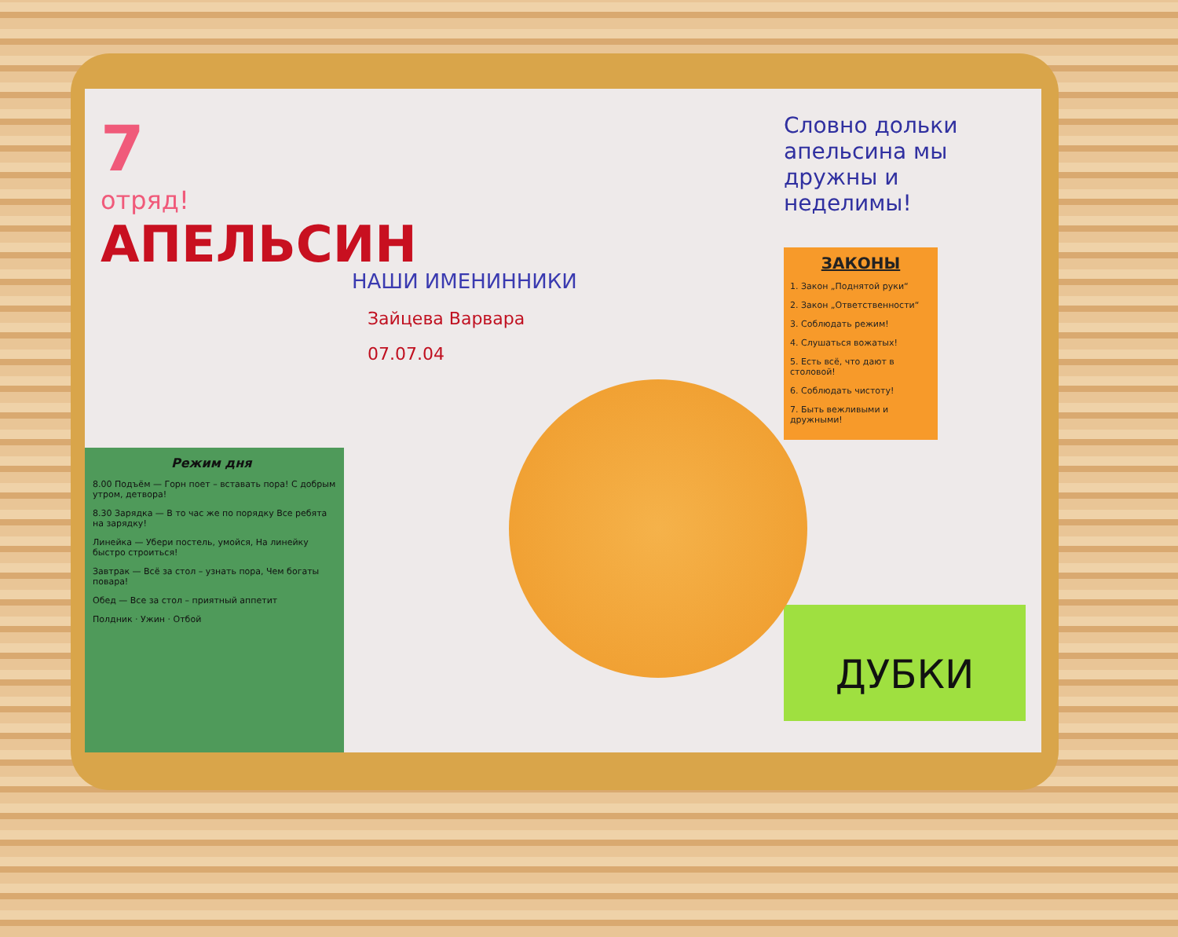7
отряд!
АПЕЛЬСИН
Режим дня
8.00 Подъём — Горн поет – вставать пора! С добрым утром, детвора!
8.30 Зарядка — В то час же по порядку Все ребята на зарядку!
Линейка — Убери постель, умойся, На линейку быстро строиться!
Завтрак — Всё за стол – узнать пора, Чем богаты повара!
Обед — Все за стол – приятный аппетит
Полдник · Ужин · Отбой
НАШИ ИМЕНИННИКИ
Зайцева Варвара
07.07.04
Словно дольки апельсина мы дружны и неделимы!
ЗАКОНЫ
1. Закон „Поднятой руки“
2. Закон „Ответственности“
3. Соблюдать режим!
4. Слушаться вожатых!
5. Есть всё, что дают в столовой!
6. Соблюдать чистоту!
7. Быть вежливыми и дружными!
ДУБКИ